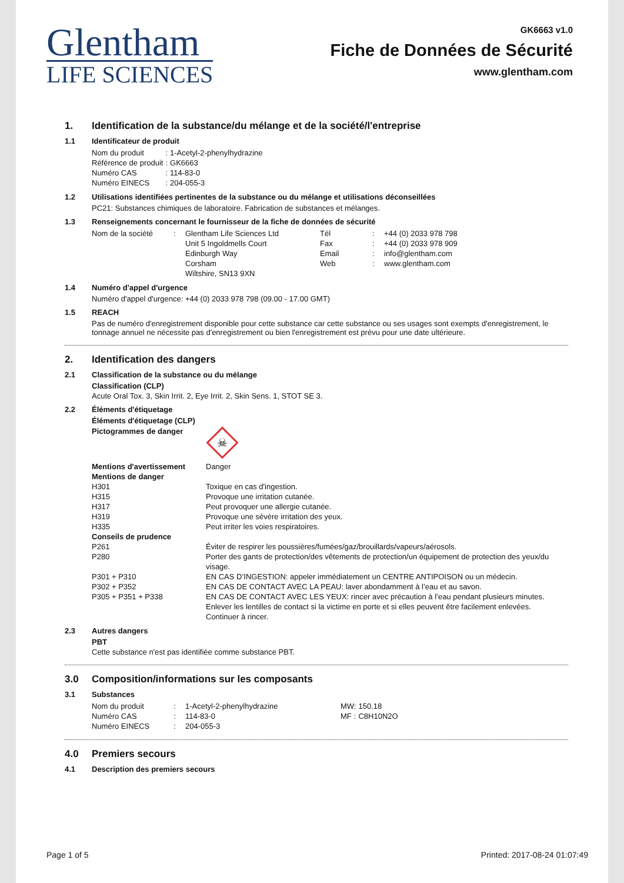Glentham
LIFE SCIENCES
GK6663 v1.0
Fiche de Données de Sécurité
www.glentham.com
1. Identification de la substance/du mélange et de la société/l'entreprise
1.1 Identificateur de produit
| Nom du produit | : | 1-Acetyl-2-phenylhydrazine |
| Référence de produit | : | GK6663 |
| Numéro CAS | : | 114-83-0 |
| Numéro EINECS | : | 204-055-3 |
1.2 Utilisations identifiées pertinentes de la substance ou du mélange et utilisations déconseillées
PC21: Substances chimiques de laboratoire. Fabrication de substances et mélanges.
1.3 Renseignements concernant le fournisseur de la fiche de données de sécurité
| Nom de la société | : | Glentham Life Sciences Ltd Unit 5 Ingoldmells Court Edinburgh Way Corsham Wiltshire, SN13 9XN | Tél Fax Email Web | : : : : | +44 (0) 2033 978 798 +44 (0) 2033 978 909 info@glentham.com www.glentham.com |
1.4 Numéro d'appel d'urgence
Numéro d'appel d'urgence: +44 (0) 2033 978 798 (09.00 - 17.00 GMT)
1.5 REACH
Pas de numéro d'enregistrement disponible pour cette substance car cette substance ou ses usages sont exempts d'enregistrement, le tonnage annuel ne nécessite pas d'enregistrement ou bien l'enregistrement est prévu pour une date ultérieure.
2. Identification des dangers
2.1 Classification de la substance ou du mélange
Classification (CLP)
Acute Oral Tox. 3, Skin Irrit. 2, Eye Irrit. 2, Skin Sens. 1, STOT SE 3.
2.2 Éléments d'étiquetage
Éléments d'étiquetage (CLP)
| Pictogrammes de danger | ☠ |
| Mentions d'avertissement | Danger |
| Mentions de danger | |
| H301 | Toxique en cas d'ingestion. |
| H315 | Provoque une irritation cutanée. |
| H317 | Peut provoquer une allergie cutanée. |
| H319 | Provoque une sévère irritation des yeux. |
| H335 | Peut irriter les voies respiratoires. |
| Conseils de prudence | |
| P261 | Éviter de respirer les poussières/fumées/gaz/brouillards/vapeurs/aérosols. |
| P280 | Porter des gants de protection/des vêtements de protection/un équipement de protection des yeux/du visage. |
| P301 + P310 | EN CAS D’INGESTION: appeler immédiatement un CENTRE ANTIPOISON ou un médecin. |
| P302 + P352 | EN CAS DE CONTACT AVEC LA PEAU: laver abondamment à l’eau et au savon. |
| P305 + P351 + P338 | EN CAS DE CONTACT AVEC LES YEUX: rincer avec précaution à l’eau pendant plusieurs minutes. Enlever les lentilles de contact si la victime en porte et si elles peuvent être facilement enlevées. Continuer à rincer. |
2.3 Autres dangers
PBT
Cette substance n'est pas identifiée comme substance PBT.
3.0 Composition/informations sur les composants
3.1 Substances
| Nom du produit | : | 1-Acetyl-2-phenylhydrazine | MW: | 150.18 |
| Numéro CAS | : | 114-83-0 | MF : | C8H10N2O |
| Numéro EINECS | : | 204-055-3 | | |
4.0 Premiers secours
4.1 Description des premiers secours
Page 1 of 5 Printed: 2017-08-24 01:07:49